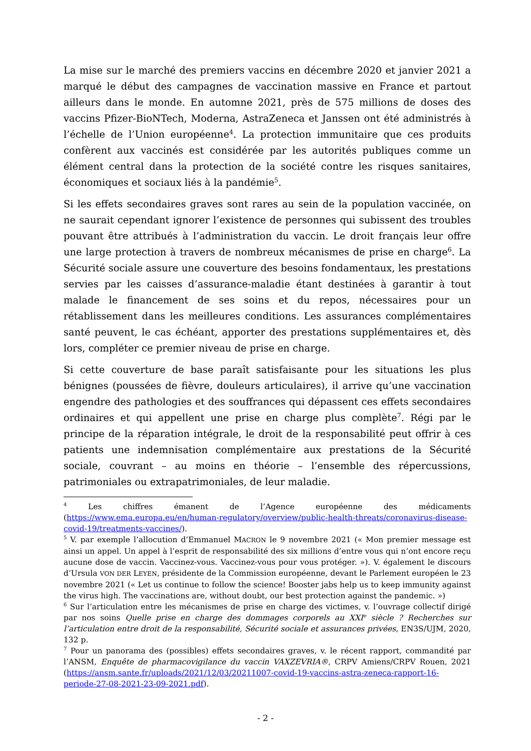La mise sur le marché des premiers vaccins en décembre 2020 et janvier 2021 a marqué le début des campagnes de vaccination massive en France et partout ailleurs dans le monde. En automne 2021, près de 575 millions de doses des vaccins Pfizer-BioNTech, Moderna, AstraZeneca et Janssen ont été administrés à l’échelle de l’Union européenne<sup>4</sup>. La protection immunitaire que ces produits confèrent aux vaccinés est considérée par les autorités publiques comme un élément central dans la protection de la société contre les risques sanitaires, économiques et sociaux liés à la pandémie<sup>5</sup>.
Si les effets secondaires graves sont rares au sein de la population vaccinée, on ne saurait cependant ignorer l’existence de personnes qui subissent des troubles pouvant être attribués à l’administration du vaccin. Le droit français leur offre une large protection à travers de nombreux mécanismes de prise en charge<sup>6</sup>. La Sécurité sociale assure une couverture des besoins fondamentaux, les prestations servies par les caisses d’assurance-maladie étant destinées à garantir à tout malade le financement de ses soins et du repos, nécessaires pour un rétablissement dans les meilleures conditions. Les assurances complémentaires santé peuvent, le cas échéant, apporter des prestations supplémentaires et, dès lors, compléter ce premier niveau de prise en charge.
Si cette couverture de base paraît satisfaisante pour les situations les plus bénignes (poussées de fièvre, douleurs articulaires), il arrive qu’une vaccination engendre des pathologies et des souffrances qui dépassent ces effets secondaires ordinaires et qui appellent une prise en charge plus complète<sup>7</sup>. Régi par le principe de la réparation intégrale, le droit de la responsabilité peut offrir à ces patients une indemnisation complémentaire aux prestations de la Sécurité sociale, couvrant – au moins en théorie – l’ensemble des répercussions, patrimoniales ou extrapatrimoniales, de leur maladie.
<sup>4</sup> Les chiffres émanent de l’Agence européenne des médicaments (https://www.ema.europa.eu/en/human-regulatory/overview/public-health-threats/coronavirus-disease-covid-19/treatments-vaccines/).
<sup>5</sup> V. par exemple l’allocution d’Emmanuel MACRON le 9 novembre 2021 (« Mon premier message est ainsi un appel. Un appel à l’esprit de responsabilité des six millions d’entre vous qui n’ont encore reçu aucune dose de vaccin. Vaccinez-vous. Vaccinez-vous pour vous protéger. »). V. également le discours d’Ursula VON DER LEYEN, présidente de la Commission européenne, devant le Parlement européen le 23 novembre 2021 (« Let us continue to follow the science! Booster jabs help us to keep immunity against the virus high. The vaccinations are, without doubt, our best protection against the pandemic. »)
<sup>6</sup> Sur l’articulation entre les mécanismes de prise en charge des victimes, v. l’ouvrage collectif dirigé par nos soins Quelle prise en charge des dommages corporels au XXI<sup>e</sup> siècle ? Recherches sur l’articulation entre droit de la responsabilité, Sécurité sociale et assurances privées, EN3S/UJM, 2020, 132 p.
<sup>7</sup> Pour un panorama des (possibles) effets secondaires graves, v. le récent rapport, commandité par l’ANSM, Enquête de pharmacovigilance du vaccin VAXZEVRIA®, CRPV Amiens/CRPV Rouen, 2021 (https://ansm.sante.fr/uploads/2021/12/03/20211007-covid-19-vaccins-astra-zeneca-rapport-16-periode-27-08-2021-23-09-2021.pdf).
- 2 -